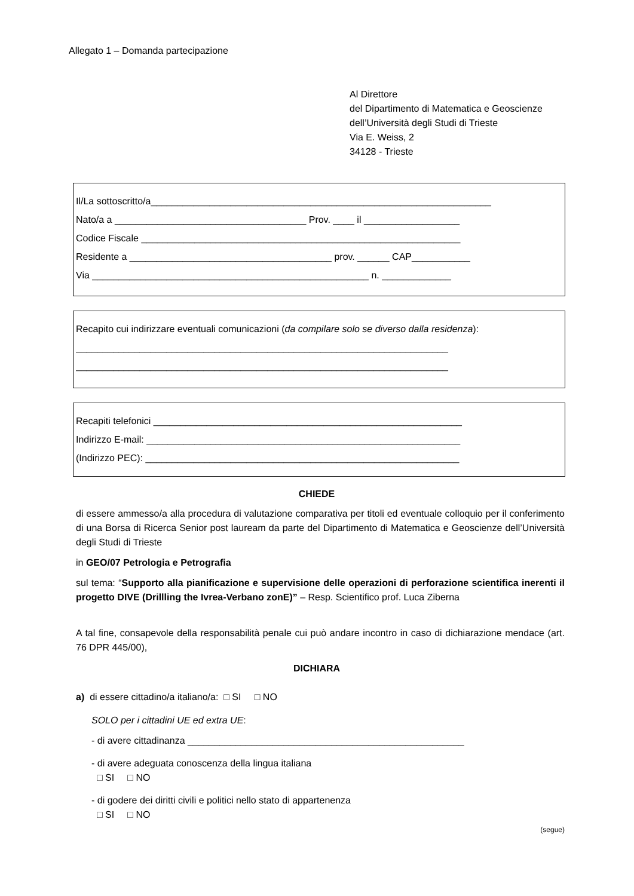Allegato 1 – Domanda partecipazione
Al Direttore
del Dipartimento di Matematica e Geoscienze
dell’Università degli Studi di Trieste
Via E. Weiss, 2
34128 - Trieste
Il/La sottoscritto/a________________________________________________________________
Nato/a a ____________________________________ Prov. ____ il __________________
Codice Fiscale ____________________________________________________________
Residente a ______________________________________ prov. ______ CAP___________
Via ____________________________________________________ n. _____________
Recapito cui indirizzare eventuali comunicazioni (da compilare solo se diverso dalla residenza):
______________________________________________________________________
______________________________________________________________________
Recapiti telefonici __________________________________________________________
Indirizzo E-mail: ___________________________________________________________
(Indirizzo PEC): ___________________________________________________________
CHIEDE
di essere ammesso/a alla procedura di valutazione comparativa per titoli ed eventuale colloquio per il conferimento di una Borsa di Ricerca Senior post lauream da parte del Dipartimento di Matematica e Geoscienze dell’Università degli Studi di Trieste
in GEO/07 Petrologia e Petrografia
sul tema: “Supporto alla pianificazione e supervisione delle operazioni di perforazione scientifica inerenti il progetto DIVE (Drillling the Ivrea-Verbano zonE)” – Resp. Scientifico prof. Luca Ziberna
A tal fine, consapevole della responsabilità penale cui può andare incontro in caso di dichiarazione mendace (art. 76 DPR 445/00),
DICHIARA
a) di essere cittadino/a italiano/a: □ SI □ NO
SOLO per i cittadini UE ed extra UE:
- di avere cittadinanza ____________________________________________________
- di avere adeguata conoscenza della lingua italiana
□ SI □ NO
- di godere dei diritti civili e politici nello stato di appartenenza
□ SI □ NO
(segue)